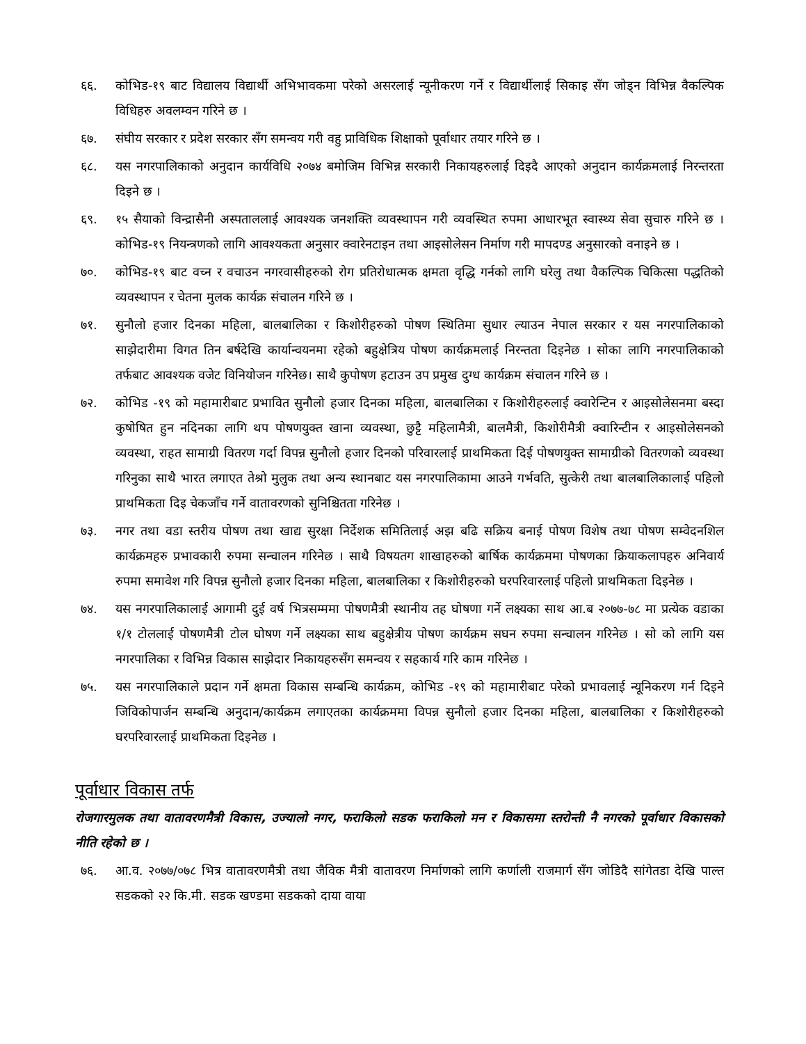६६. कोभिड-१९ बाट विद्यालय विद्यार्थी अभिभावकमा परेको असरलाई न्यूनीकरण गर्ने र विद्यार्थीलाई सिकाइ सँग जोड्न विभिन्न वैकल्पिक विधिहरु अवलम्वन गरिने छ ।
६७. संघीय सरकार र प्रदेश सरकार सँग समन्वय गरी वहु प्राविधिक शिक्षाको पूर्वाधार तयार गरिने छ ।
६८. यस नगरपालिकाको अनुदान कार्यविधि २०७४ बमोजिम विभिन्न सरकारी निकायहरुलाई दिइदै आएको अनुदान कार्यक्रमलाई निरन्तरता दिइने छ ।
६९. १५ सैयाको विन्द्रासैनी अस्पताललाई आवश्यक जनशक्ति व्यवस्थापन गरी व्यवस्थित रुपमा आधारभूत स्वास्थ्य सेवा सुचारु गरिने छ । कोभिड-१९ नियन्त्रणको लागि आवश्यकता अनुसार क्वारेनटाइन तथा आइसोलेसन निर्माण गरी मापदण्ड अनुसारको वनाइने छ ।
७०. कोभिड-१९ बाट वच्न र वचाउन नगरवासीहरुको रोग प्रतिरोधात्मक क्षमता वृद्धि गर्नको लागि घरेलु तथा वैकल्पिक चिकित्सा पद्धतिको व्यवस्थापन र चेतना मुलक कार्यक्र संचालन गरिने छ ।
७१. सुनौलो हजार दिनका महिला, बालबालिका र किशोरीहरुको पोषण स्थितिमा सुधार ल्याउन नेपाल सरकार र यस नगरपालिकाको साझेदारीमा विगत तिन बर्षदेखि कार्यान्वयनमा रहेको बहुक्षेत्रिय पोषण कार्यक्रमलाई निरन्तता दिइनेछ । सोका लागि नगरपालिकाको तर्फबाट आवश्यक वजेट विनियोजन गरिनेछ। साथै कुपोषण हटाउन उप प्रमुख दुग्ध कार्यक्रम संचालन गरिने छ ।
७२. कोभिड -१९ को महामारीबाट प्रभावित सुनौलो हजार दिनका महिला, बालबालिका र किशोरीहरुलाई क्वारेन्टिन र आइसोलेसनमा बस्दा कुषोषित हुन नदिनका लागि थप पोषणयुक्त खाना व्यवस्था, छुट्टै महिलामैत्री, बालमैत्री, किशोरीमैत्री क्वारिन्टीन र आइसोलेसनको व्यवस्था, राहत सामाग्री वितरण गर्दा विपन्न सुनौलो हजार दिनको परिवारलाई प्राथमिकता दिई पोषणयुक्त सामाग्रीको वितरणको व्यवस्था गरिनुका साथै भारत लगाएत तेश्रो मुलुक तथा अन्य स्थानबाट यस नगरपालिकामा आउने गर्भवति, सुत्केरी तथा बालबालिकालाई पहिलो प्राथमिकता दिइ चेकजाँच गर्ने वातावरणको सुनिश्चितता गरिनेछ ।
७३. नगर तथा वडा स्तरीय पोषण तथा खाद्य सुरक्षा निर्देशक समितिलाई अझ बढि सक्रिय बनाई पोषण विशेष तथा पोषण सम्वेदनशिल कार्यक्रमहरु प्रभावकारी रुपमा सन्चालन गरिनेछ । साथै विषयतग शाखाहरुको बार्षिक कार्यक्रममा पोषणका क्रियाकलापहरु अनिवार्य रुपमा समावेश गरि विपन्न सुनौलो हजार दिनका महिला, बालबालिका र किशोरीहरुको घरपरिवारलाई पहिलो प्राथमिकता दिइनेछ ।
७४. यस नगरपालिकालाई आगामी दुई वर्ष भित्रसम्ममा पोषणमैत्री स्थानीय तह घोषणा गर्ने लक्ष्यका साथ आ.ब २०७७-७८ मा प्रत्येक वडाका १/१ टोललाई पोषणमैत्री टोल घोषण गर्ने लक्ष्यका साथ बहुक्षेत्रीय पोषण कार्यक्रम सघन रुपमा सन्चालन गरिनेछ । सो को लागि यस नगरपालिका र विभिन्न विकास साझेदार निकायहरुसँग समन्वय र सहकार्य गरि काम गरिनेछ ।
७५. यस नगरपालिकाले प्रदान गर्ने क्षमता विकास सम्बन्धि कार्यक्रम, कोभिड -१९ को महामारीबाट परेको प्रभावलाई न्यूनिकरण गर्न दिइने जिविकोपार्जन सम्बन्धि अनुदान/कार्यक्रम लगाएतका कार्यक्रममा विपन्न सुनौलो हजार दिनका महिला, बालबालिका र किशोरीहरुको घरपरिवारलाई प्राथमिकता दिइनेछ ।
पूर्वाधार विकास तर्फ
रोजगारमुलक तथा वातावरणमैत्री विकास, उज्यालो नगर, फराकिलो सडक फराकिलो मन र विकासमा स्तरोन्ती नै नगरको पूर्वाधार विकासको नीति रहेको छ ।
७६. आ.व. २०७७/०७८ भित्र वातावरणमैत्री तथा जैविक मैत्री वातावरण निर्माणको लागि कर्णाली राजमार्ग सँग जोडिदै सांगेतडा देखि पाल्त सडकको २२ कि.मी. सडक खण्डमा सडकको दाया वाया